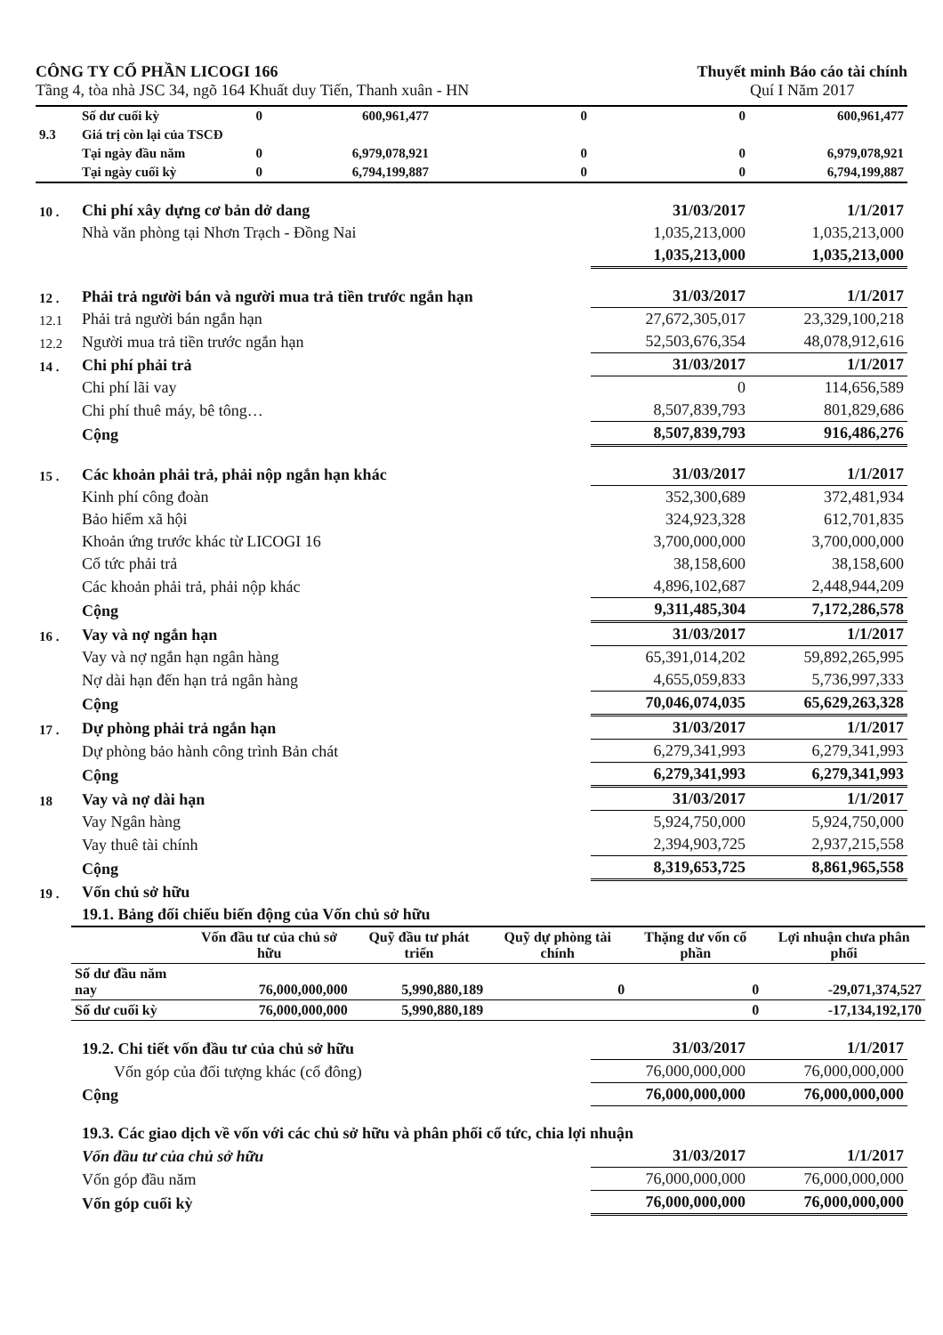CÔNG TY CỔ PHẦN LICOGI 166
Tầng 4, tòa nhà JSC 34, ngõ 164 Khuất duy Tiến, Thanh xuân - HN
Thuyết minh Báo cáo tài chính
Quí I Năm 2017
| | Số dư cuối kỳ | 0 | 600,961,477 | 0 | 0 | 600,961,477 |
| 9.3 | Giá trị còn lại của TSCĐ | | | | | |
| | Tại ngày đầu năm | 0 | 6,979,078,921 | 0 | 0 | 6,979,078,921 |
| | Tại ngày cuối kỳ | 0 | 6,794,199,887 | 0 | 0 | 6,794,199,887 |
| 10 . | Chi phí xây dựng cơ bản dở dang | 31/03/2017 | 1/1/2017 |
| | Nhà văn phòng tại Nhơn Trạch - Đồng Nai | 1,035,213,000 | 1,035,213,000 |
| | | 1,035,213,000 | 1,035,213,000 |
| 12 . | Phải trả người bán và người mua trả tiền trước ngắn hạn | 31/03/2017 | 1/1/2017 |
| 12.1 | Phải trả người bán ngắn hạn | 27,672,305,017 | 23,329,100,218 |
| 12.2 | Người mua trả tiền trước ngắn hạn | 52,503,676,354 | 48,078,912,616 |
| 14 . | Chi phí phải trả | 31/03/2017 | 1/1/2017 |
| | Chi phí lãi vay | 0 | 114,656,589 |
| | Chi phí thuê máy, bê tông… | 8,507,839,793 | 801,829,686 |
| | Cộng | 8,507,839,793 | 916,486,276 |
| 15 . | Các khoản phải trả, phải nộp ngắn hạn khác | 31/03/2017 | 1/1/2017 |
| | Kinh phí công đoàn | 352,300,689 | 372,481,934 |
| | Bảo hiểm xã hội | 324,923,328 | 612,701,835 |
| | Khoản ứng trước khác từ LICOGI 16 | 3,700,000,000 | 3,700,000,000 |
| | Cổ tức phải trả | 38,158,600 | 38,158,600 |
| | Các khoản phải trả, phải nộp khác | 4,896,102,687 | 2,448,944,209 |
| | Cộng | 9,311,485,304 | 7,172,286,578 |
| 16 . | Vay và nợ ngắn hạn | 31/03/2017 | 1/1/2017 |
| | Vay và nợ ngắn hạn ngân hàng | 65,391,014,202 | 59,892,265,995 |
| | Nợ dài hạn đến hạn trả ngân hàng | 4,655,059,833 | 5,736,997,333 |
| | Cộng | 70,046,074,035 | 65,629,263,328 |
| 17 . | Dự phòng phải trả ngắn hạn | 31/03/2017 | 1/1/2017 |
| | Dự phòng bảo hành công trình Bản chát | 6,279,341,993 | 6,279,341,993 |
| | Cộng | 6,279,341,993 | 6,279,341,993 |
| 18 | Vay và nợ dài hạn | 31/03/2017 | 1/1/2017 |
| | Vay Ngân hàng | 5,924,750,000 | 5,924,750,000 |
| | Vay thuê tài chính | 2,394,903,725 | 2,937,215,558 |
| | Cộng | 8,319,653,725 | 8,861,965,558 |
| 19 . | Vốn chủ sở hữu | | |
| | 19.1. Bảng đối chiếu biến động của Vốn chủ sở hữu | | |
| | Vốn đầu tư của chủ sở hữu | Quỹ đầu tư phát triển | Quỹ dự phòng tài chính | Thặng dư vốn cổ phần | Lợi nhuận chưa phân phối |
| --- | --- | --- | --- | --- | --- |
| Số dư đầu năm nay | 76,000,000,000 | 5,990,880,189 | 0 | 0 | -29,071,374,527 |
| Số dư cuối kỳ | 76,000,000,000 | 5,990,880,189 | | 0 | -17,134,192,170 |
| | 19.2. Chi tiết vốn đầu tư của chủ sở hữu | 31/03/2017 | 1/1/2017 |
| | Vốn góp của đối tượng khác (cổ đông) | 76,000,000,000 | 76,000,000,000 |
| | Cộng | 76,000,000,000 | 76,000,000,000 |
| | 19.3. Các giao dịch về vốn với các chủ sở hữu và phân phối cổ tức, chia lợi nhuận | | |
| | Vốn đầu tư của chủ sở hữu | 31/03/2017 | 1/1/2017 |
| | Vốn góp đầu năm | 76,000,000,000 | 76,000,000,000 |
| | Vốn góp cuối kỳ | 76,000,000,000 | 76,000,000,000 |